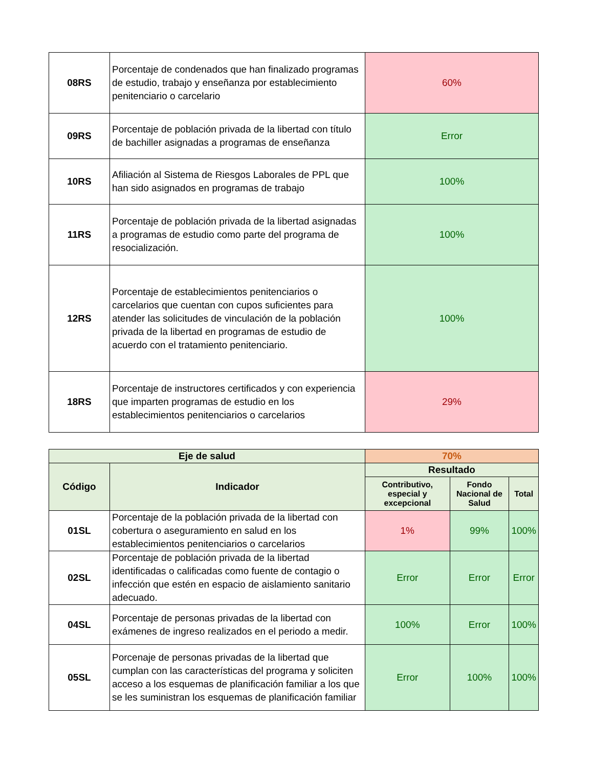| 08RS | Porcentaje de condenados que han finalizado programas de estudio, trabajo y enseñanza por establecimiento penitenciario o carcelario | 60% |
| 09RS | Porcentaje de población privada de la libertad con título de bachiller asignadas a programas de enseñanza | Error |
| 10RS | Afiliación al Sistema de Riesgos Laborales de PPL que han sido asignados en programas de trabajo | 100% |
| 11RS | Porcentaje de población privada de la libertad asignadas a programas de estudio como parte del programa de resocialización. | 100% |
| 12RS | Porcentaje de establecimientos penitenciarios o carcelarios que cuentan con cupos suficientes para atender las solicitudes de vinculación de la población privada de la libertad en programas de estudio de acuerdo con el tratamiento penitenciario. | 100% |
| 18RS | Porcentaje de instructores certificados y con experiencia que imparten programas de estudio en los establecimientos penitenciarios o carcelarios | 29% |
| Eje de salud | | 70% | | |
| --- | --- | --- | --- | --- |
| Código | Indicador | Resultado | | |
| | | Contributivo, especial y excepcional | Fondo Nacional de Salud | Total |
| 01SL | Porcentaje de la población privada de la libertad con cobertura o aseguramiento en salud en los establecimientos penitenciarios o carcelarios | 1% | 99% | 100% |
| 02SL | Porcentaje de población privada de la libertad identificadas o calificadas como fuente de contagio o infección que estén en espacio de aislamiento sanitario adecuado. | Error | Error | Error |
| 04SL | Porcentaje de personas privadas de la libertad con exámenes de ingreso realizados en el periodo a medir. | 100% | Error | 100% |
| 05SL | Porcenaje de personas privadas de la libertad que cumplan con las características del programa y soliciten acceso a los esquemas de planificación familiar a los que se les suministran los esquemas de planificación familiar | Error | 100% | 100% |